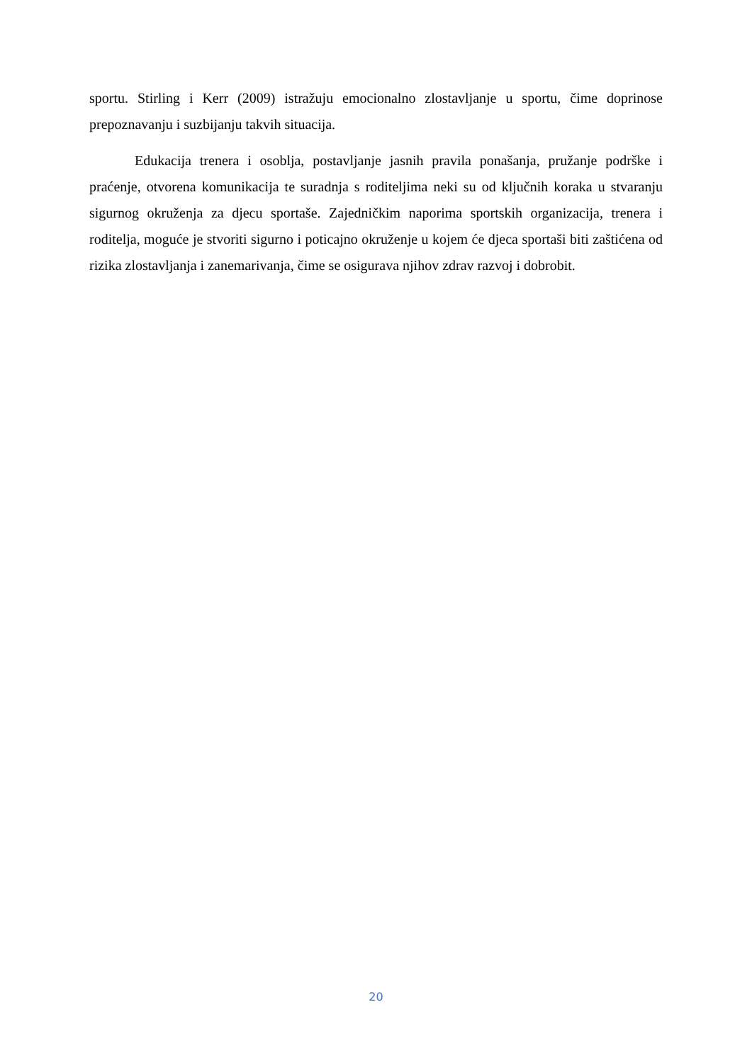sportu. Stirling i Kerr (2009) istražuju emocionalno zlostavljanje u sportu, čime doprinose prepoznavanju i suzbijanju takvih situacija.
Edukacija trenera i osoblja, postavljanje jasnih pravila ponašanja, pružanje podrške i praćenje, otvorena komunikacija te suradnja s roditeljima neki su od ključnih koraka u stvaranju sigurnog okruženja za djecu sportaše. Zajedničkim naporima sportskih organizacija, trenera i roditelja, moguće je stvoriti sigurno i poticajno okruženje u kojem će djeca sportaši biti zaštićena od rizika zlostavljanja i zanemarivanja, čime se osigurava njihov zdrav razvoj i dobrobit.
20